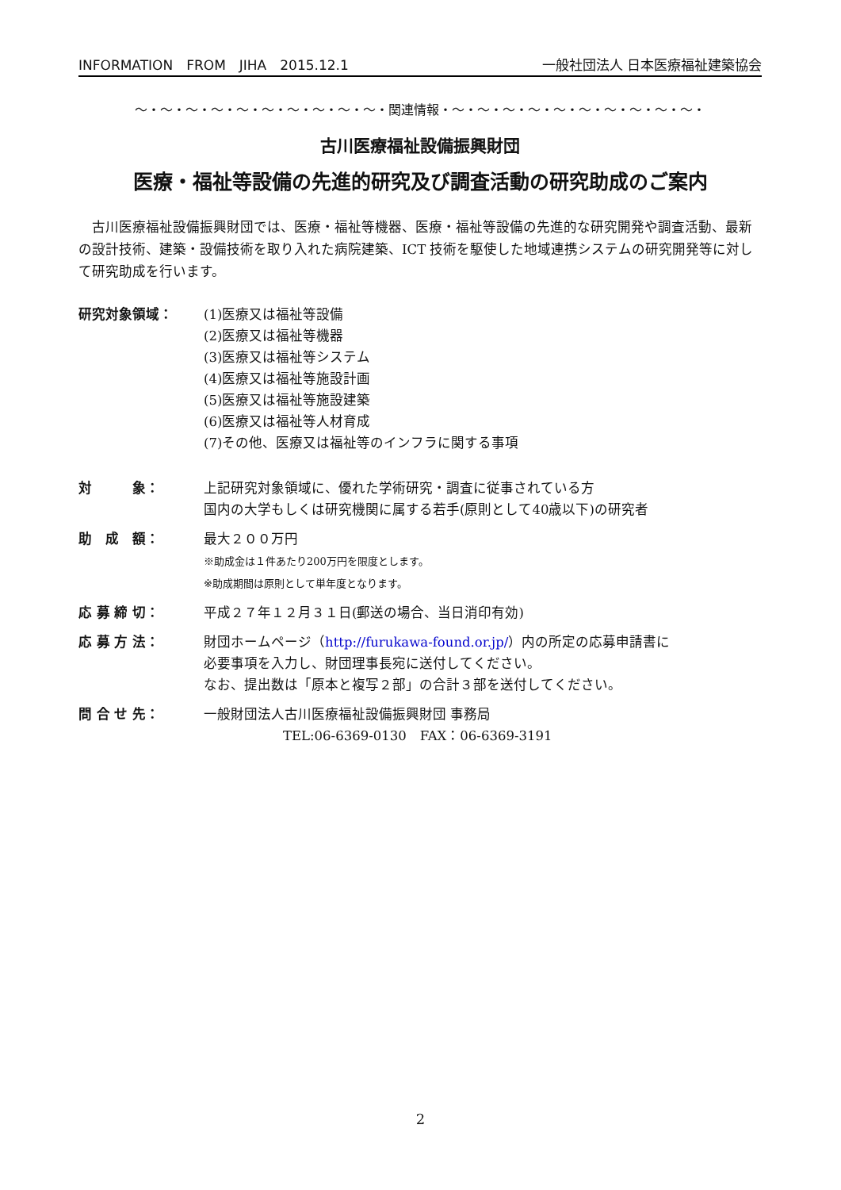INFORMATION　FROM　JIHA　2015.12.1 一般社団法人 日本医療福祉建築協会
～・～・～・～・～・～・～・～・～・～・関連情報・～・～・～・～・～・～・～・～・～・～・
古川医療福祉設備振興財団
医療・福祉等設備の先進的研究及び調査活動の研究助成のご案内
古川医療福祉設備振興財団では、医療・福祉等機器、医療・福祉等設備の先進的な研究開発や調査活動、最新の設計技術、建築・設備技術を取り入れた病院建築、ICT 技術を駆使した地域連携システムの研究開発等に対して研究助成を行います。
研究対象領域： (1)医療又は福祉等設備
(2)医療又は福祉等機器
(3)医療又は福祉等システム
(4)医療又は福祉等施設計画
(5)医療又は福祉等施設建築
(6)医療又は福祉等人材育成
(7)その他、医療又は福祉等のインフラに関する事項
対　　　象： 上記研究対象領域に、優れた学術研究・調査に従事されている方
国内の大学もしくは研究機関に属する若手(原則として40歳以下)の研究者
助　成　額： 最大２００万円
※助成金は１件あたり200万円を限度とします。
※助成期間は原則として単年度となります。
応 募 締 切： 平成２７年１２月３１日(郵送の場合、当日消印有効)
応 募 方 法： 財団ホームページ（http://furukawa-found.or.jp/）内の所定の応募申請書に
必要事項を入力し、財団理事長宛に送付してください。
なお、提出数は「原本と複写２部」の合計３部を送付してください。
問 合 せ 先： 一般財団法人古川医療福祉設備振興財団 事務局
TEL:06-6369-0130　FAX：06-6369-3191
2